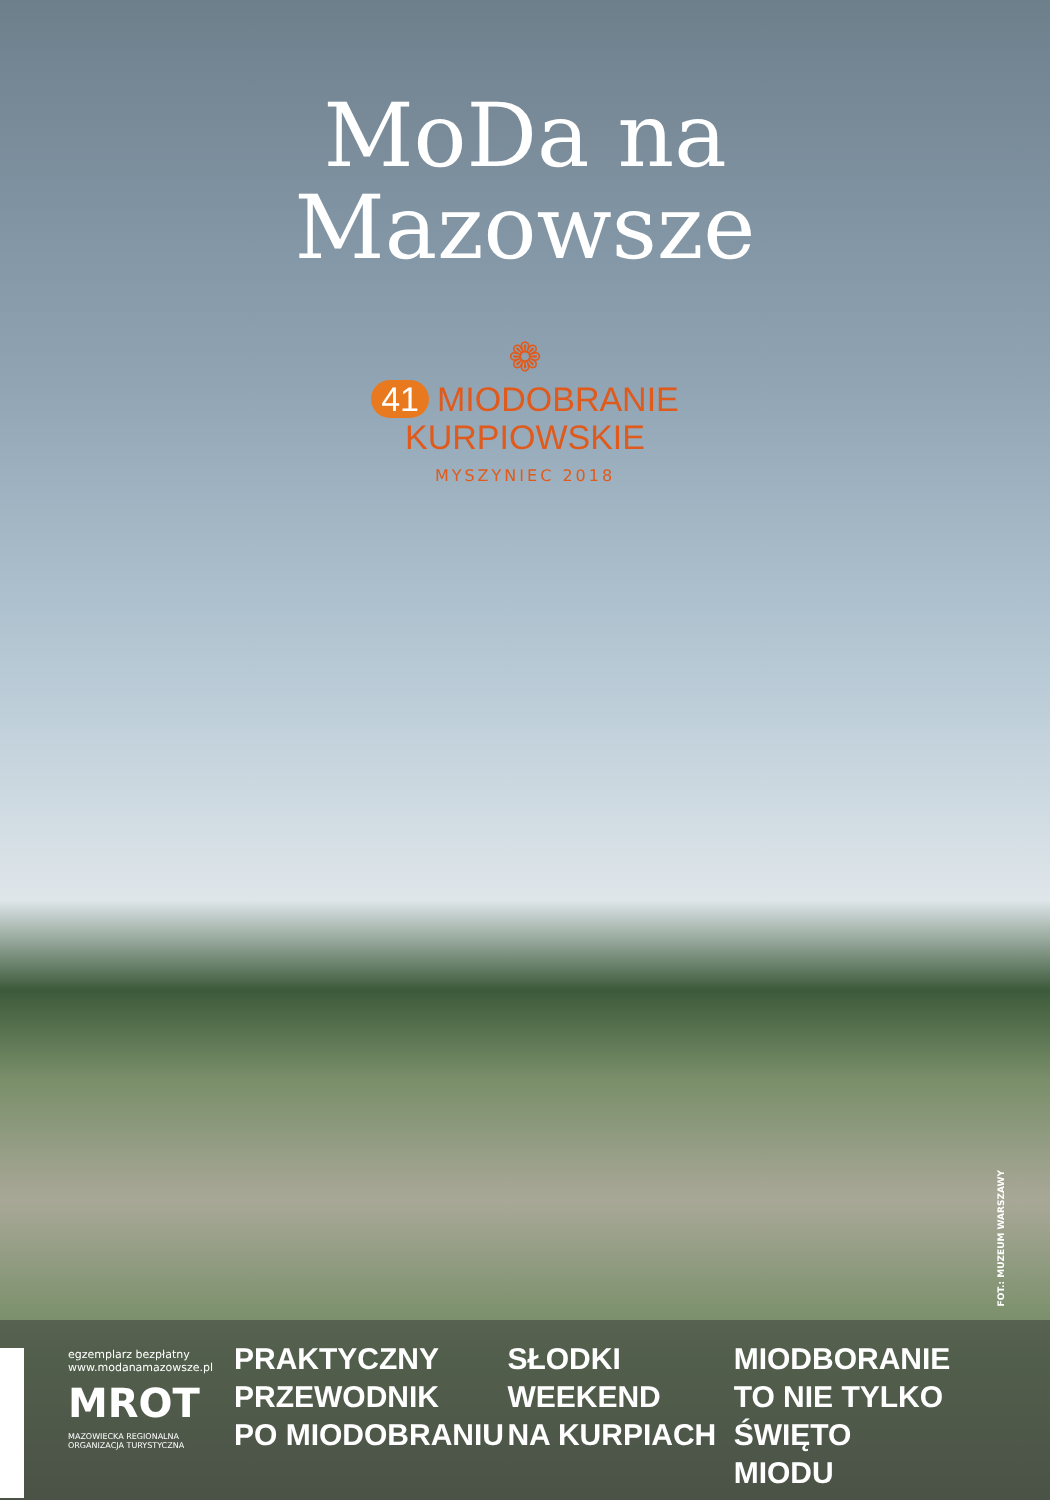MoDa na
Mazowsze
❁
41 MIODOBRANIE
KURPIOWSKIE
MYSZYNIEC 2018
FOT.: MUZEUM WARSZAWY
egzemplarz bezpłatny
www.modanamazowsze.pl
MROT
MAZOWIECKA REGIONALNA
ORGANIZACJA TURYSTYCZNA
PRAKTYCZNY
PRZEWODNIK
PO MIODOBRANIU
SŁODKI
WEEKEND
NA KURPIACH
MIODBORANIE
TO NIE TYLKO ŚWIĘTO
MIODU